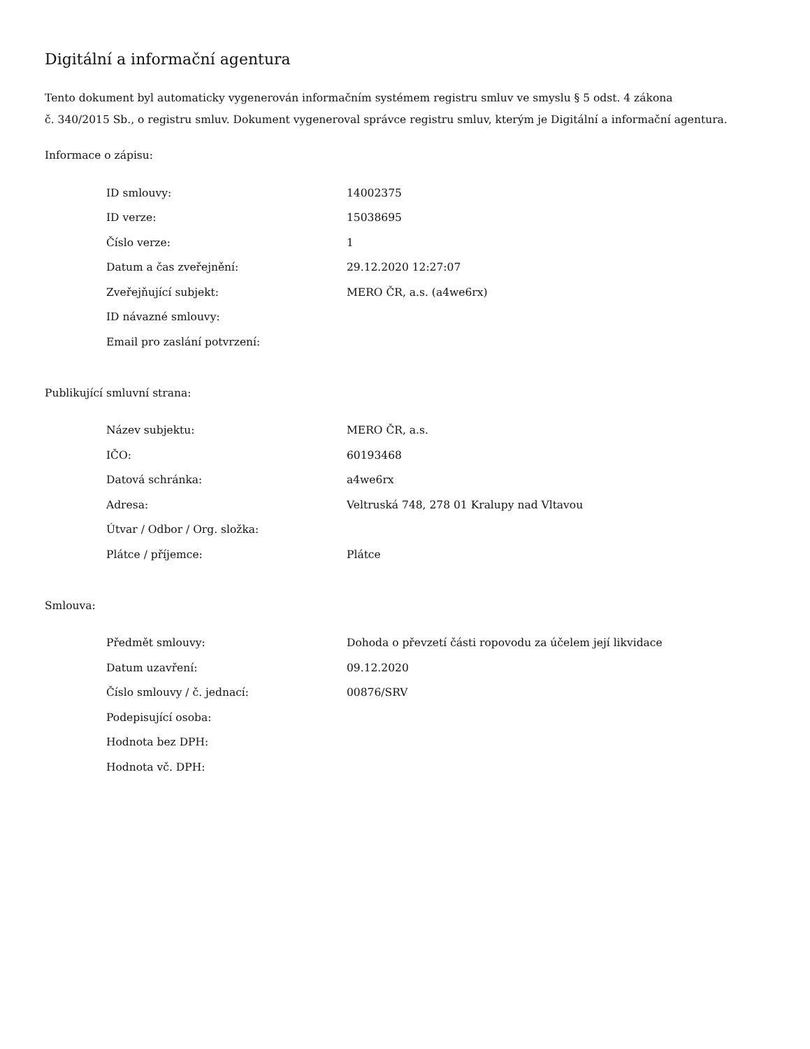Digitální a informační agentura
Tento dokument byl automaticky vygenerován informačním systémem registru smluv ve smyslu § 5 odst. 4 zákona
č. 340/2015 Sb., o registru smluv. Dokument vygeneroval správce registru smluv, kterým je Digitální a informační agentura.
Informace o zápisu:
| ID smlouvy: | 14002375 |
| ID verze: | 15038695 |
| Číslo verze: | 1 |
| Datum a čas zveřejnění: | 29.12.2020 12:27:07 |
| Zveřejňující subjekt: | MERO ČR, a.s. (a4we6rx) |
| ID návazné smlouvy: | |
| Email pro zaslání potvrzení: | |
Publikující smluvní strana:
| Název subjektu: | MERO ČR, a.s. |
| IČO: | 60193468 |
| Datová schránka: | a4we6rx |
| Adresa: | Veltruská 748, 278 01 Kralupy nad Vltavou |
| Útvar / Odbor / Org. složka: | |
| Plátce / příjemce: | Plátce |
Smlouva:
| Předmět smlouvy: | Dohoda o převzetí části ropovodu za účelem její likvidace |
| Datum uzavření: | 09.12.2020 |
| Číslo smlouvy / č. jednací: | 00876/SRV |
| Podepisující osoba: | |
| Hodnota bez DPH: | |
| Hodnota vč. DPH: | |